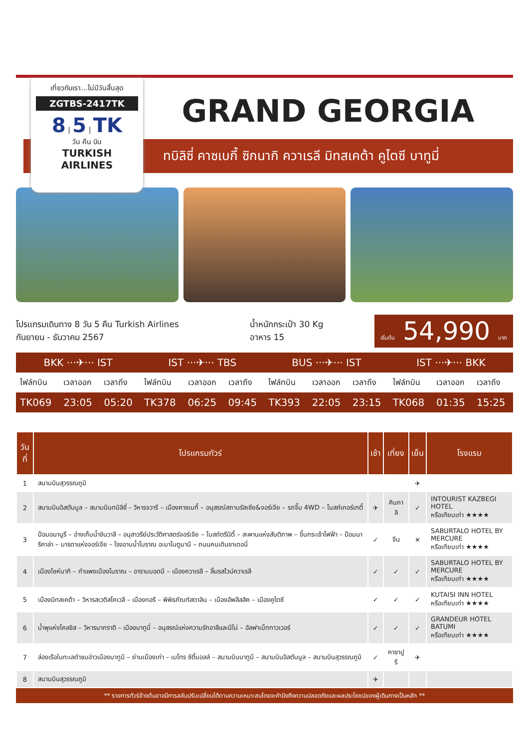เที่ยวกับเรา...ไม่มีวันสิ้นสุด
ZGTBS-2417TK
8 | 5 | TK
วัน คืน บิน
TURKISH AIRLINES
GRAND GEORGIA
ทบิลิซี่ คาซเบกี้ ซิกนากิ ควาเรลี มิทสเคต้า คูไตซี บาทูมี่
โปรแกรมเดินทาง 8 วัน 5 คืน Turkish Airlines
กันยายน - ธันวาคม 2567
น้ำหนักกระเป๋า 30 Kg
อาหาร 15
เริ่มต้น 54,990 บาท
| BKK ···✈··· IST | | | IST ···✈··· TBS | | | BUS ···✈··· IST | | | IST ···✈··· BKK | | |
| --- | --- | --- | --- | --- | --- | --- | --- | --- | --- | --- | --- |
| ไฟล์ทบิน | เวลาออก | เวลาถึง | ไฟล์ทบิน | เวลาออก | เวลาถึง | ไฟล์ทบิน | เวลาออก | เวลาถึง | ไฟล์ทบิน | เวลาออก | เวลาถึง |
| TK069 | 23:05 | 05:20 | TK378 | 06:25 | 09:45 | TK393 | 22:05 | 23:15 | TK068 | 01:35 | 15:25 |
| วันที่ | โปรแกรมทัวร์ | เช้า | เที่ยง | เย็น | โรงแรม |
| --- | --- | --- | --- | --- | --- |
| 1 | สนามบินสุวรรณภูมิ | | | ✈ | |
| 2 | สนามบินอิสตันบูล – สนามบินทบิลิซี่ – วิหารจวารี – เมืองคาซเบกี้ – อนุสรณ์สถานรัสเซีย&จอร์เจีย – รถจี๊บ 4WD – โบสถ์เกอร์เกตี้ | ✈ | คินกาลิ | ✓ | INTOURIST KAZBEGI HOTEL หรือเทียบเท่า ★★★★ |
| 3 | ป้อมอนานูรี – อ่างเก็บน้ำซินวาลี – อนุสาวรีย์ประวัติศาสตร์จอร์เจีย – โบสถ์ตรีนิตี้ – สะพานแห่งสันติภาพ – ขึ้นกระเช้าไฟฟ้า – ป้อมนาริคาล่า – มารดาแห่งจอร์เจีย – โรงอาบน้ำโบราณ อะบาโนตูบานี – ถนนคนเดินชาเดอนี่ | ✓ | จีน | ✕ | SABURTALO HOTEL BY MERCURE หรือเทียบเท่า ★★★★ |
| 4 | เมืองไซห์นากิ – กำแพงเมืองโบราณ – อารามบอดบี – เมืองควาเรลี – ลิ้มรสไวน์ควาเรลี | ✓ | ✓ | ✓ | SABURTALO HOTEL BY MERCURE หรือเทียบเท่า ★★★★ |
| 5 | เมืองมิทสเคต้า – วิหารสเวติสโคเวลี – เมืองกอรี – พิพิธภัณฑ์สตาลิน – เมืองอัพลีสสิค – เมืองคูไตซี | ✓ | ✓ | ✓ | KUTAISI INN HOTEL หรือเทียบเท่า ★★★★ |
| 6 | น้ำพุแห่งโคลชิส – วิหารบากราติ – เมืองบาทูมี่ – อนุสรณ์แห่งความรักอาลีและนีโน่ – อัลฟาเบ็ททาวเวอร์ | ✓ | ✓ | ✓ | GRANDEUR HOTEL BATUMI หรือเทียบเท่า ★★★★ |
| 7 | ล่องเรือในทะเลดำชมอ่าวเมืองบาทูมี – ย่านเมืองเก่า – เมโทร ซิตี้มอลล์ – สนามบินบาทูมี – สนามบินอิสตันบูล – สนามบินสุวรรณภูมิ | ✓ | คาชาปูรี | ✈ | |
| 8 | สนามบินสุวรรณภูมิ | ✈ | | | |
** รายการทัวร์ข้างต้นอาจมีการสลับปรับเปลี่ยนได้ตามความเหมาะสมโดยจะคำนึงถึงความปลอดภัยและผลประโยชน์ของผู้เดินทางเป็นหลัก **